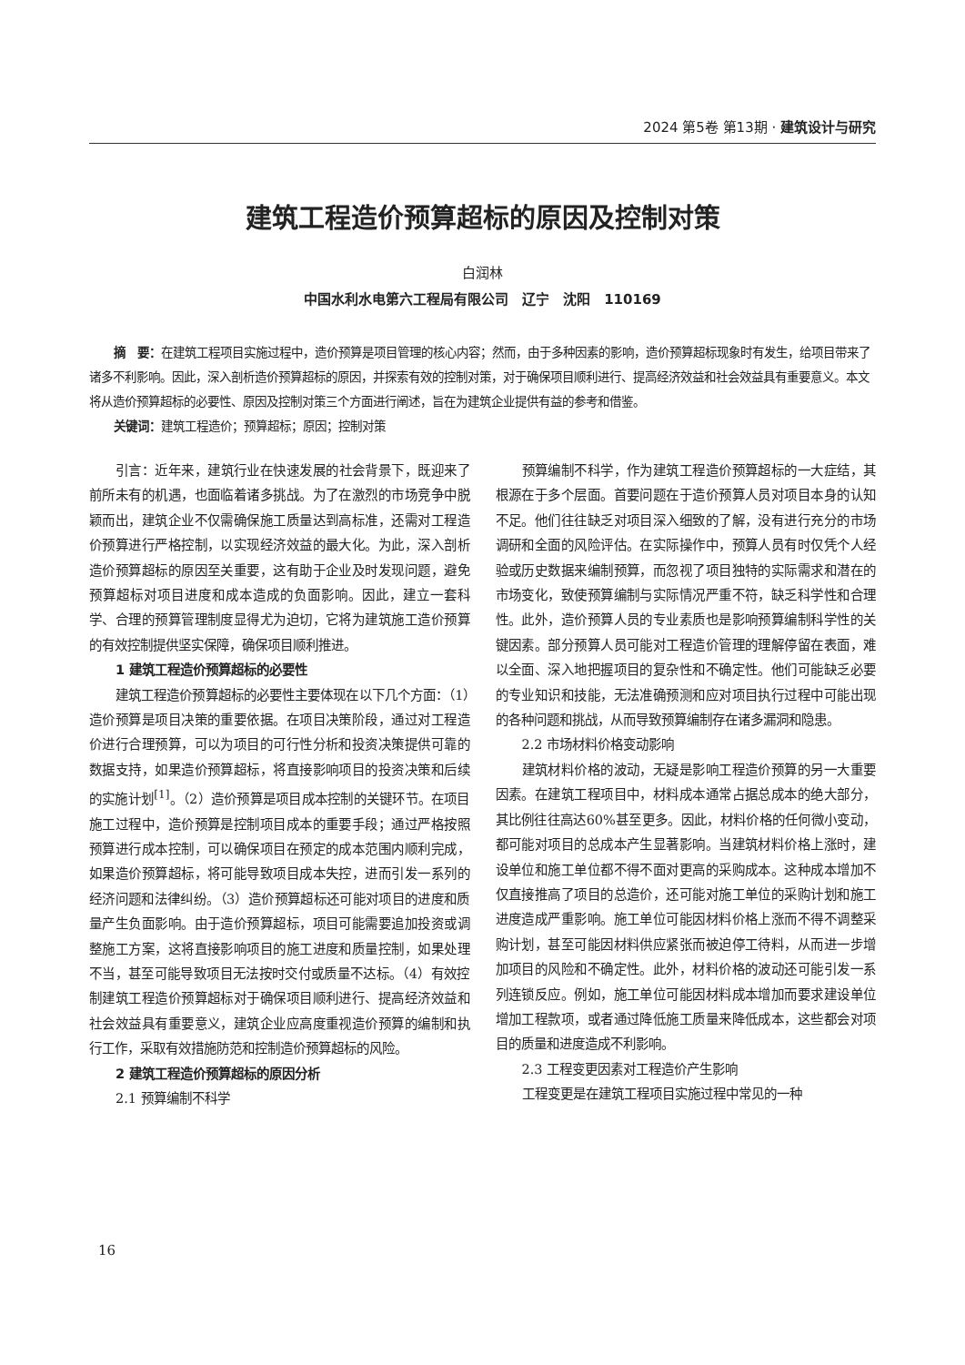2024 第5卷 第13期 · 建筑设计与研究
建筑工程造价预算超标的原因及控制对策
白润林
中国水利水电第六工程局有限公司　辽宁　沈阳　110169
摘　要：在建筑工程项目实施过程中，造价预算是项目管理的核心内容；然而，由于多种因素的影响，造价预算超标现象时有发生，给项目带来了诸多不利影响。因此，深入剖析造价预算超标的原因，并探索有效的控制对策，对于确保项目顺利进行、提高经济效益和社会效益具有重要意义。本文将从造价预算超标的必要性、原因及控制对策三个方面进行阐述，旨在为建筑企业提供有益的参考和借鉴。
关键词：建筑工程造价；预算超标；原因；控制对策
引言：近年来，建筑行业在快速发展的社会背景下，既迎来了前所未有的机遇，也面临着诸多挑战。为了在激烈的市场竞争中脱颖而出，建筑企业不仅需确保施工质量达到高标准，还需对工程造价预算进行严格控制，以实现经济效益的最大化。为此，深入剖析造价预算超标的原因至关重要，这有助于企业及时发现问题，避免预算超标对项目进度和成本造成的负面影响。因此，建立一套科学、合理的预算管理制度显得尤为迫切，它将为建筑施工造价预算的有效控制提供坚实保障，确保项目顺利推进。
1 建筑工程造价预算超标的必要性
建筑工程造价预算超标的必要性主要体现在以下几个方面：（1）造价预算是项目决策的重要依据。在项目决策阶段，通过对工程造价进行合理预算，可以为项目的可行性分析和投资决策提供可靠的数据支持，如果造价预算超标，将直接影响项目的投资决策和后续的实施计划<sup>[1]</sup>。（2）造价预算是项目成本控制的关键环节。在项目施工过程中，造价预算是控制项目成本的重要手段；通过严格按照预算进行成本控制，可以确保项目在预定的成本范围内顺利完成，如果造价预算超标，将可能导致项目成本失控，进而引发一系列的经济问题和法律纠纷。（3）造价预算超标还可能对项目的进度和质量产生负面影响。由于造价预算超标，项目可能需要追加投资或调整施工方案，这将直接影响项目的施工进度和质量控制，如果处理不当，甚至可能导致项目无法按时交付或质量不达标。（4）有效控制建筑工程造价预算超标对于确保项目顺利进行、提高经济效益和社会效益具有重要意义，建筑企业应高度重视造价预算的编制和执行工作，采取有效措施防范和控制造价预算超标的风险。
2 建筑工程造价预算超标的原因分析
2.1 预算编制不科学
预算编制不科学，作为建筑工程造价预算超标的一大症结，其根源在于多个层面。首要问题在于造价预算人员对项目本身的认知不足。他们往往缺乏对项目深入细致的了解，没有进行充分的市场调研和全面的风险评估。在实际操作中，预算人员有时仅凭个人经验或历史数据来编制预算，而忽视了项目独特的实际需求和潜在的市场变化，致使预算编制与实际情况严重不符，缺乏科学性和合理性。此外，造价预算人员的专业素质也是影响预算编制科学性的关键因素。部分预算人员可能对工程造价管理的理解停留在表面，难以全面、深入地把握项目的复杂性和不确定性。他们可能缺乏必要的专业知识和技能，无法准确预测和应对项目执行过程中可能出现的各种问题和挑战，从而导致预算编制存在诸多漏洞和隐患。
2.2 市场材料价格变动影响
建筑材料价格的波动，无疑是影响工程造价预算的另一大重要因素。在建筑工程项目中，材料成本通常占据总成本的绝大部分，其比例往往高达60%甚至更多。因此，材料价格的任何微小变动，都可能对项目的总成本产生显著影响。当建筑材料价格上涨时，建设单位和施工单位都不得不面对更高的采购成本。这种成本增加不仅直接推高了项目的总造价，还可能对施工单位的采购计划和施工进度造成严重影响。施工单位可能因材料价格上涨而不得不调整采购计划，甚至可能因材料供应紧张而被迫停工待料，从而进一步增加项目的风险和不确定性。此外，材料价格的波动还可能引发一系列连锁反应。例如，施工单位可能因材料成本增加而要求建设单位增加工程款项，或者通过降低施工质量来降低成本，这些都会对项目的质量和进度造成不利影响。
2.3 工程变更因素对工程造价产生影响
工程变更是在建筑工程项目实施过程中常见的一种
16